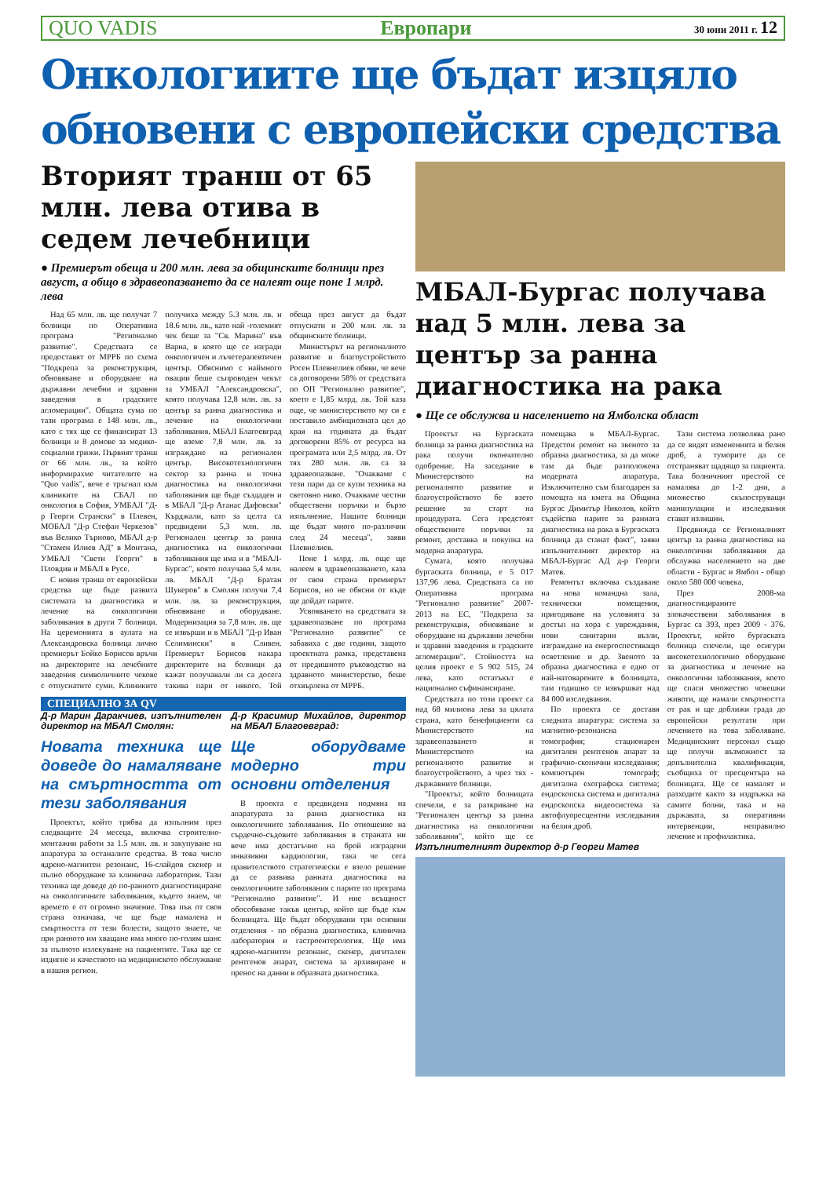QUO VADIS Европари 30 юни 2011 г. 12
Онкологиите ще бъдат изцяло обновени с европейски средства
Вторият транш от 65 млн. лева отива в седем лечебници
● Премиерът обеща и 200 млн. лева за общинските болници през август, а общо в здравеопазването да се налеят още поне 1 млрд. лева
Над 65 млн. лв. ще получат 7 болници по Оперативна програма "Регионално развитие". Средствата се предоставят от МРРБ по схема "Подкрепа за реконструкция, обновяване и оборудване на държавни лечебни и здравни заведения в градските агломерации". Общата сума по тази програма е 148 млн. лв., като с тях ще се финансират 13 болници и 8 домове за медико-социални грижи. Първият транш от 66 млн. лв., за който информирахме читателите на "Quo vadis", вече е тръгнал към клиниките на СБАЛ по онкология в София, УМБАЛ "Д-р Георги Странски" в Плевен, МОБАЛ "Д-р Стефан Черкезов" във Велико Търново, МБАЛ д-р "Стамен Илиев АД" в Монтана, УМБАЛ "Свети Георги" в Пловдив и МБАЛ в Русе.
С новия транш от европейски средства ще бъде развита системата за диагностика и лечение на онкологични заболявания в други 7 болници. На церемонията в аулата на Александровска болница лично премиерът Бойко Борисов връчи на директорите на лечебните заведения символичните чекове с отпуснатите суми. Клиниките получиха между 5.3 млн. лв. и 18.6 млн. лв., като най -големият чек беше за "Св. Марина" във Варна, в която ще се изгради онкологичен и лъчетерапевтичен център. Обяснимо с наймного овации беше съпроводен чекът за УМБАЛ "Александровска", която получава 12,8 млн. лв. за център за ранна диагностика и лечение на онкологични заболявания. МБАЛ Благоевград ще вземе 7,8 млн. лв. за изграждане на регионален център. Високотехнологичен сектор за ранна и точна диагностика на онкологични заболявания ще бъде създаден и в МБАЛ "Д-р Атанас Дафовски" Кърджали, като за целта са предвидени 5,3 млн. лв. Регионален център за ранна диагностика на онкологични заболявания ще има и в "МБАЛ-Бургас", която получава 5,4 млн. лв. МБАЛ "Д-р Братан Шукеров" в Смолян получи 7,4 млн. лв. за реконструкция, обновяване и оборудване. Модернизация за 7,8 млн. лв. ще се извърши и в МБАЛ "Д-р Иван Селимински" в Сливен. Премиерът Борисов накара директорите на болници да кажат получавали ли са досега такива пари от някого. Той обеща през август да бъдат отпуснати и 200 млн. лв. за общинските болници.
Министърът на регионалното развитие и благоустройството Росен Плевнелиев обяви, че вече са договорени 58% от средствата по ОП "Регионално развитие", което е 1,85 млрд. лв. Той каза още, че министерството му си е поставило амбициозната цел до края на годината да бъдат договорени 85% от ресурса на програмата или 2,5 млрд. лв. От тях 280 млн. лв. са за здравеопазване. "Очакваме с тези пари да се купи техника на световно ниво. Очакваме честни обществени поръчки и бързо изпълнение. Нашите болници ще бъдат много по-различни след 24 месеца", заяви Плевнелиев.
Поне 1 млрд. лв. още ще налеем в здравеопазването, каза от своя страна премиерът Борисов, но не обясни от къде ще дойдат парите.
Усвояването на средствата за здравеопазване по програма "Регионално развитие" се забавиха с две години, защото проектната рамка, представена от предишното ръководство на здравното министерство, беше отхвърлена от МРРБ.
СПЕЦИАЛНО ЗА QV
Д-р Марин Даракчиев, изпълнителен директор на МБАЛ Смолян:
Новата техника ще доведе до намаляване на смъртността от тези заболявания
Проектът, който трябва да изпълним през следващите 24 месеца, включва строително-монтажни работи за 1.5 млн. лв. и закупуване на апаратура за останалите средства. В това число ядрено-магнитен резонанс, 16-слайдов скенер и пълно оборудване за клинична лаборатория. Тази техника ще доведе до по-ранното диагностициране на онкологичните заболявания, където знаем, че времето е от огромно значение. Това пък от своя страна означава, че ще бъде намалена и смъртността от тези болести, защото знаете, че при ранното им хващане има много по-голям шанс за пълното излекуване на пациентите. Така ще се издигне и качеството на медицинското обслужване в нашия регион.
Д-р Красимир Михайлов, директор на МБАЛ Благоевград:
Ще оборудваме модерно три основни отделения
В проекта е предвидена подмяна на апаратурата за ранна диагностика на онкологичните заболявания. По отношение на сърдечно-съдовите заболявания в страната ни вече има достатъчно на брой изградени инвазивни кардиологии, така че сега правителството стратегически е взело решение да се развива ранната диагностика на онкологичните заболявания с парите по програма "Регионално развитие". И ние всъщност обособяваме такъв център, който ще бъде към болницата. Ще бъдат оборудвани три основни отделения - по образна диагностика, клинична лаборатория и гастроентерология. Ще има ядрено-магнитен резонанс, скенер, дигитален рентгенов апарат, система за архивиране и пренос на данни в образната диагностика.
МБАЛ-Бургас получава над 5 млн. лева за център за ранна диагностика на рака
● Ще се обслужва и населението на Ямболска област
Проектът на Бургаската болница за ранна диагностика на рака получи окончателно одобрение. На заседание в Министерството на регионалното развитие и благоустройството бе взето решение за старт на процедурата. Сега предстоят обществените поръчки за ремонт, доставка и покупка на модерна апаратура.
Сумата, която получава бургаската болница, е 5 017 137,96 лева. Средствата са по Оперативна програма "Регионално развитие" 2007-2013 на ЕС, "Подкрепа за реконструкция, обновяване и оборудване на държавни лечебни и здравни заведения в градските агломерации". Стойността на целия проект е 5 902 515, 24 лева, като остатъкът е национално съфинансиране.
Средствата по този проект са над 68 милиона лева за цялата страна, като бенефициенти са Министерството на здравеопазването и Министерството на регионалното развитие и благоустройството, а чрез тях - държавните болници.
"Проектът, който болницата спечели, е за разкриване на "Регионален център за ранна диагностика на онкологични заболявания", който ще се помещава в МБАЛ-Бургас. Предстои ремонт на звеното за образна диагностика, за да може там да бъде разположена модерната апаратура. Изключително съм благодарен за помощта на кмета на Община Бургас Димитър Николов, който съдейства парите за ранната диагностика на рака в Бургаската болница да станат факт", заяви изпълнителният директор на МБАЛ-Бургас АД д-р Георги Матев.
Ремонтът включва създаване на нова командна зала, технически помещения, пригодяване на условията за достъп на хора с увреждания, нови санитарни възли, изграждане на енергоспестяващо осветление и др. Звеното за образна диагностика е едно от най-натоварените в болницата, там годишно се извършват над 84 000 изследвания.
По проекта се доставя следната апаратура: система за магнитно-резонансна томография; стационарен дигитален рентгенов апарат за графично-скопични изследвания; компютърен томограф; дигитална ехографска система; ендоскопска система и дигитална ендоскопска видеосистема за автофлуоресцентни изследвания на белия дроб.
Тази система позволява рано да се видят измененията в белия дроб, а туморите да се отстраняват щадящо за пациента. Така болничният престой се намалява до 1-2 дни, а множество скъпоструващи манипулации и изследвания стават излишни.
Предвижда се Регионалният център за ранна диагностика на онкологични заболявания да обслужва населението на две области - Бургас и Ямбол - общо около 580 000 човека.
През 2008-ма диагностицираните злокачествени заболявания в Бургас са 393, през 2009 - 376. Проектът, който бургаската болница спечели, ще осигури високотехнологично оборудване за диагностика и лечение на онкологични заболявания, което ще спаси множество човешки животи, ще намали смъртността от рак и ще доближи града до европейски резултати при лечението на това заболяване. Медицинският персонал също ще получи възможност за допълнителна квалификация, съобщиха от пресцентъра на болницата. Ще се намалят и разходите както за издръжка на самите болни, така и на държавата, за оперативни интервенции, неправилно лечение и профилактика.
Изпълнителният директор д-р Георги Матев